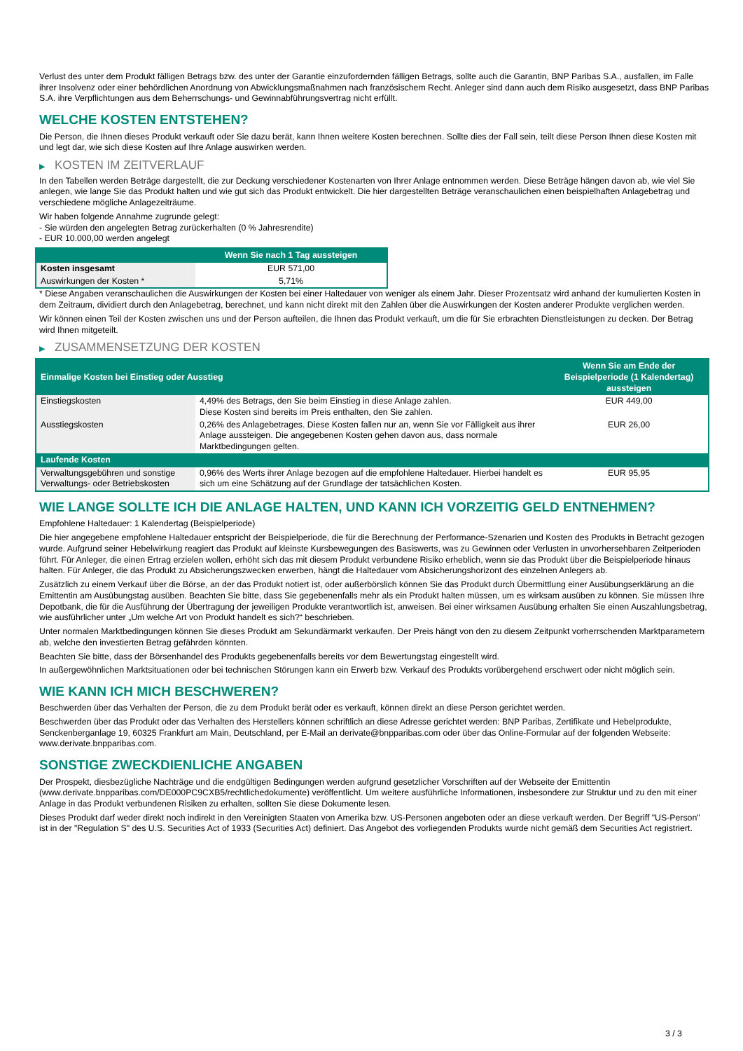Verlust des unter dem Produkt fälligen Betrags bzw. des unter der Garantie einzufordernden fälligen Betrags, sollte auch die Garantin, BNP Paribas S.A., ausfallen, im Falle ihrer Insolvenz oder einer behördlichen Anordnung von Abwicklungsmaßnahmen nach französischem Recht. Anleger sind dann auch dem Risiko ausgesetzt, dass BNP Paribas S.A. ihre Verpflichtungen aus dem Beherrschungs- und Gewinnabführungsvertrag nicht erfüllt.
WELCHE KOSTEN ENTSTEHEN?
Die Person, die Ihnen dieses Produkt verkauft oder Sie dazu berät, kann Ihnen weitere Kosten berechnen. Sollte dies der Fall sein, teilt diese Person Ihnen diese Kosten mit und legt dar, wie sich diese Kosten auf Ihre Anlage auswirken werden.
▶ KOSTEN IM ZEITVERLAUF
In den Tabellen werden Beträge dargestellt, die zur Deckung verschiedener Kostenarten von Ihrer Anlage entnommen werden. Diese Beträge hängen davon ab, wie viel Sie anlegen, wie lange Sie das Produkt halten und wie gut sich das Produkt entwickelt. Die hier dargestellten Beträge veranschaulichen einen beispielhaften Anlagebetrag und verschiedene mögliche Anlagezeiträume.
Wir haben folgende Annahme zugrunde gelegt:
- Sie würden den angelegten Betrag zurückerhalten (0 % Jahresrendite)
- EUR 10.000,00 werden angelegt
| | Wenn Sie nach 1 Tag aussteigen |
| --- | --- |
| Kosten insgesamt | EUR 571,00 |
| Auswirkungen der Kosten * | 5,71% |
* Diese Angaben veranschaulichen die Auswirkungen der Kosten bei einer Haltedauer von weniger als einem Jahr. Dieser Prozentsatz wird anhand der kumulierten Kosten in dem Zeitraum, dividiert durch den Anlagebetrag, berechnet, und kann nicht direkt mit den Zahlen über die Auswirkungen der Kosten anderer Produkte verglichen werden.
Wir können einen Teil der Kosten zwischen uns und der Person aufteilen, die Ihnen das Produkt verkauft, um die für Sie erbrachten Dienstleistungen zu decken. Der Betrag wird Ihnen mitgeteilt.
▶ ZUSAMMENSETZUNG DER KOSTEN
| Einmalige Kosten bei Einstieg oder Ausstieg | | Wenn Sie am Ende der Beispielperiode (1 Kalendertag) aussteigen |
| --- | --- | --- |
| Einstiegskosten | 4,49% des Betrags, den Sie beim Einstieg in diese Anlage zahlen. Diese Kosten sind bereits im Preis enthalten, den Sie zahlen. | EUR 449,00 |
| Ausstiegskosten | 0,26% des Anlagebetrages. Diese Kosten fallen nur an, wenn Sie vor Fälligkeit aus ihrer Anlage aussteigen. Die angegebenen Kosten gehen davon aus, dass normale Marktbedingungen gelten. | EUR 26,00 |
| Laufende Kosten | | |
| Verwaltungsgebühren und sonstige Verwaltungs- oder Betriebskosten | 0,96% des Werts ihrer Anlage bezogen auf die empfohlene Haltedauer. Hierbei handelt es sich um eine Schätzung auf der Grundlage der tatsächlichen Kosten. | EUR 95,95 |
WIE LANGE SOLLTE ICH DIE ANLAGE HALTEN, UND KANN ICH VORZEITIG GELD ENTNEHMEN?
Empfohlene Haltedauer: 1 Kalendertag (Beispielperiode)
Die hier angegebene empfohlene Haltedauer entspricht der Beispielperiode, die für die Berechnung der Performance-Szenarien und Kosten des Produkts in Betracht gezogen wurde. Aufgrund seiner Hebelwirkung reagiert das Produkt auf kleinste Kursbewegungen des Basiswerts, was zu Gewinnen oder Verlusten in unvorhersehbaren Zeitperioden führt. Für Anleger, die einen Ertrag erzielen wollen, erhöht sich das mit diesem Produkt verbundene Risiko erheblich, wenn sie das Produkt über die Beispielperiode hinaus halten. Für Anleger, die das Produkt zu Absicherungszwecken erwerben, hängt die Haltedauer vom Absicherungshorizont des einzelnen Anlegers ab.
Zusätzlich zu einem Verkauf über die Börse, an der das Produkt notiert ist, oder außerbörslich können Sie das Produkt durch Übermittlung einer Ausübungserklärung an die Emittentin am Ausübungstag ausüben. Beachten Sie bitte, dass Sie gegebenenfalls mehr als ein Produkt halten müssen, um es wirksam ausüben zu können. Sie müssen Ihre Depotbank, die für die Ausführung der Übertragung der jeweiligen Produkte verantwortlich ist, anweisen. Bei einer wirksamen Ausübung erhalten Sie einen Auszahlungsbetrag, wie ausführlicher unter „Um welche Art von Produkt handelt es sich?“ beschrieben.
Unter normalen Marktbedingungen können Sie dieses Produkt am Sekundärmarkt verkaufen. Der Preis hängt von den zu diesem Zeitpunkt vorherrschenden Marktparametern ab, welche den investierten Betrag gefährden könnten.
Beachten Sie bitte, dass der Börsenhandel des Produkts gegebenenfalls bereits vor dem Bewertungstag eingestellt wird.
In außergewöhnlichen Marktsituationen oder bei technischen Störungen kann ein Erwerb bzw. Verkauf des Produkts vorübergehend erschwert oder nicht möglich sein.
WIE KANN ICH MICH BESCHWEREN?
Beschwerden über das Verhalten der Person, die zu dem Produkt berät oder es verkauft, können direkt an diese Person gerichtet werden.
Beschwerden über das Produkt oder das Verhalten des Herstellers können schriftlich an diese Adresse gerichtet werden: BNP Paribas, Zertifikate und Hebelprodukte, Senckenberganlage 19, 60325 Frankfurt am Main, Deutschland, per E-Mail an derivate@bnpparibas.com oder über das Online-Formular auf der folgenden Webseite: www.derivate.bnpparibas.com.
SONSTIGE ZWECKDIENLICHE ANGABEN
Der Prospekt, diesbezügliche Nachträge und die endgültigen Bedingungen werden aufgrund gesetzlicher Vorschriften auf der Webseite der Emittentin (www.derivate.bnpparibas.com/DE000PC9CXB5/rechtlichedokumente) veröffentlicht. Um weitere ausführliche Informationen, insbesondere zur Struktur und zu den mit einer Anlage in das Produkt verbundenen Risiken zu erhalten, sollten Sie diese Dokumente lesen.
Dieses Produkt darf weder direkt noch indirekt in den Vereinigten Staaten von Amerika bzw. US-Personen angeboten oder an diese verkauft werden. Der Begriff "US-Person" ist in der "Regulation S" des U.S. Securities Act of 1933 (Securities Act) definiert. Das Angebot des vorliegenden Produkts wurde nicht gemäß dem Securities Act registriert.
3 / 3